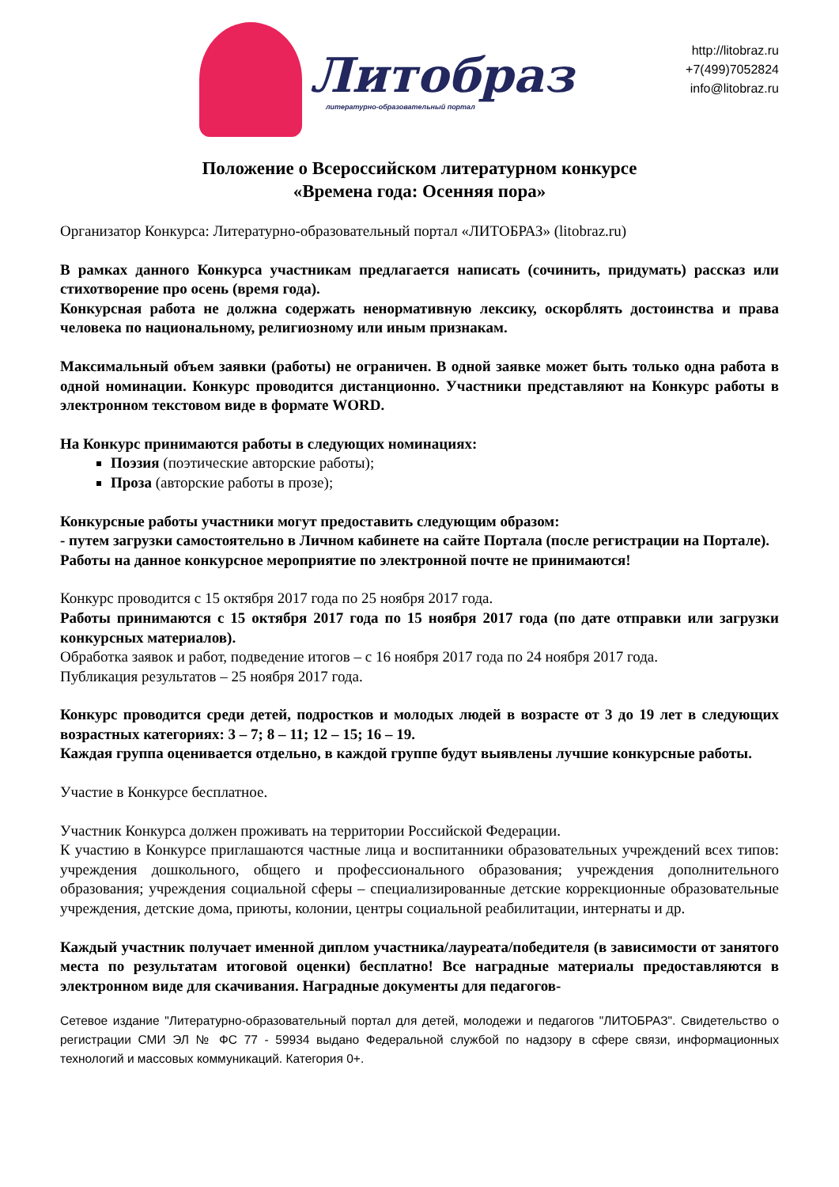Литобраз
литературно-образовательный портал
http://litobraz.ru
+7(499)7052824
info@litobraz.ru
Положение о Всероссийском литературном конкурсе
«Времена года: Осенняя пора»
Организатор Конкурса: Литературно-образовательный портал «ЛИТОБРАЗ» (litobraz.ru)
В рамках данного Конкурса участникам предлагается написать (сочинить, придумать) рассказ или стихотворение про осень (время года).
Конкурсная работа не должна содержать ненормативную лексику, оскорблять достоинства и права человека по национальному, религиозному или иным признакам.
Максимальный объем заявки (работы) не ограничен. В одной заявке может быть только одна работа в одной номинации. Конкурс проводится дистанционно. Участники представляют на Конкурс работы в электронном текстовом виде в формате WORD.
На Конкурс принимаются работы в следующих номинациях:
Поэзия (поэтические авторские работы);
Проза (авторские работы в прозе);
Конкурсные работы участники могут предоставить следующим образом:
- путем загрузки самостоятельно в Личном кабинете на сайте Портала (после регистрации на Портале).
Работы на данное конкурсное мероприятие по электронной почте не принимаются!
Конкурс проводится с 15 октября 2017 года по 25 ноября 2017 года.
Работы принимаются с 15 октября 2017 года по 15 ноября 2017 года (по дате отправки или загрузки конкурсных материалов).
Обработка заявок и работ, подведение итогов – с 16 ноября 2017 года по 24 ноября 2017 года.
Публикация результатов – 25 ноября 2017 года.
Конкурс проводится среди детей, подростков и молодых людей в возрасте от 3 до 19 лет в следующих возрастных категориях: 3 – 7; 8 – 11; 12 – 15; 16 – 19.
Каждая группа оценивается отдельно, в каждой группе будут выявлены лучшие конкурсные работы.
Участие в Конкурсе бесплатное.
Участник Конкурса должен проживать на территории Российской Федерации.
К участию в Конкурсе приглашаются частные лица и воспитанники образовательных учреждений всех типов: учреждения дошкольного, общего и профессионального образования; учреждения дополнительного образования; учреждения социальной сферы – специализированные детские коррекционные образовательные учреждения, детские дома, приюты, колонии, центры социальной реабилитации, интернаты и др.
Каждый участник получает именной диплом участника/лауреата/победителя (в зависимости от занятого места по результатам итоговой оценки) бесплатно! Все наградные материалы предоставляются в электронном виде для скачивания. Наградные документы для педагогов-
Сетевое издание "Литературно-образовательный портал для детей, молодежи и педагогов "ЛИТОБРАЗ". Свидетельство о регистрации СМИ ЭЛ № ФС 77 - 59934 выдано Федеральной службой по надзору в сфере связи, информационных технологий и массовых коммуникаций. Категория 0+.